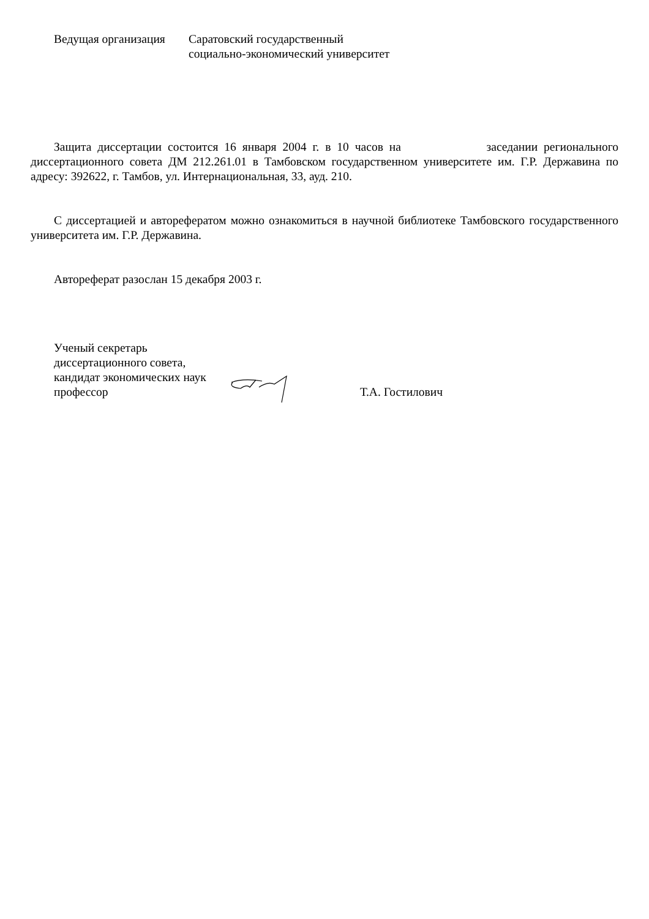Ведущая организация
Саратовский государственный
социально-экономический университет
Защита диссертации состоится 16 января 2004 г. в 10 часов на заседании регионального диссертационного совета ДМ 212.261.01 в Тамбовском государственном университете им. Г.Р. Державина по адресу: 392622, г. Тамбов, ул. Интернациональная, 33, ауд. 210.
С диссертацией и авторефератом можно ознакомиться в научной библиотеке Тамбовского государственного университета им. Г.Р. Державина.
Автореферат разослан 15 декабря 2003 г.
Ученый секретарь
диссертационного совета,
кандидат экономических наук
профессор
Т.А. Гостилович